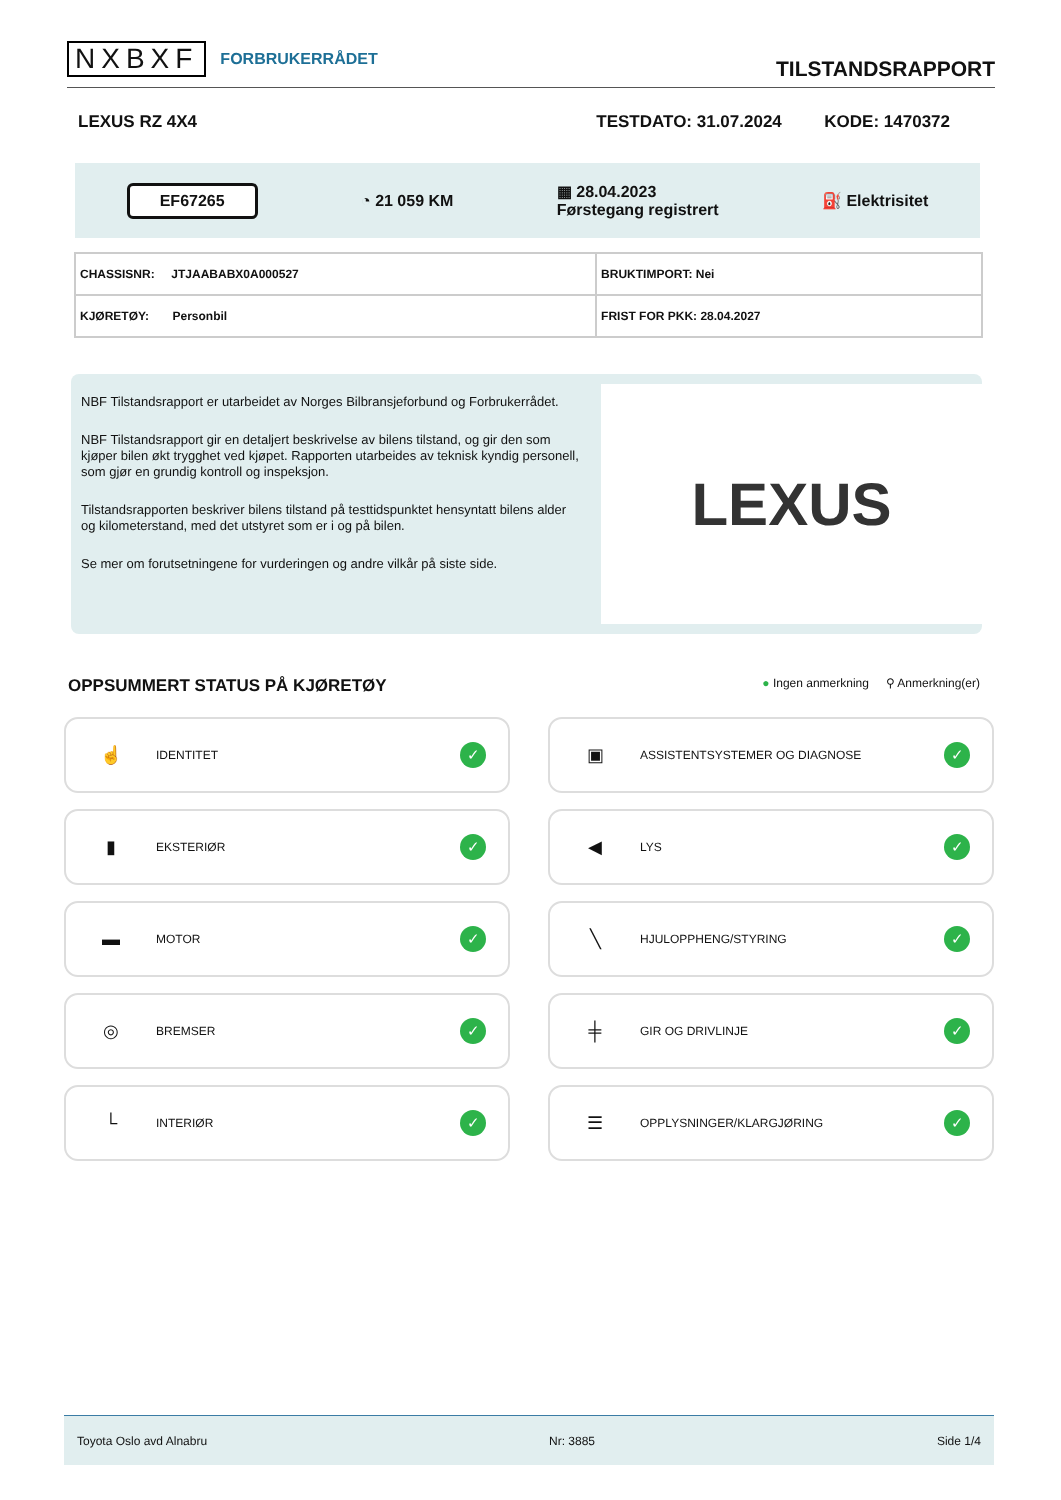NXBXF FORBRUKERRÅDET
TILSTANDSRAPPORT
LEXUS RZ 4X4 TESTDATO: 31.07.2024 KODE: 1470372
EF67265 ◔ 21 059 KM ▦ 28.04.2023
Førstegang registrert ⛽ Elektrisitet
| CHASSISNR: JTJAABABX0A000527 | BRUKTIMPORT: Nei |
| KJØRETØY: Personbil | FRIST FOR PKK: 28.04.2027 |
NBF Tilstandsrapport er utarbeidet av Norges Bilbransjeforbund og Forbrukerrådet.
NBF Tilstandsrapport gir en detaljert beskrivelse av bilens tilstand, og gir den som kjøper bilen økt trygghet ved kjøpet. Rapporten utarbeides av teknisk kyndig personell, som gjør en grundig kontroll og inspeksjon.
Tilstandsrapporten beskriver bilens tilstand på testtidspunktet hensyntatt bilens alder og kilometerstand, med det utstyret som er i og på bilen.
Se mer om forutsetningene for vurderingen og andre vilkår på siste side.
LEXUS
OPPSUMMERT STATUS PÅ KJØRETØY ● Ingen anmerkning ⚲ Anmerkning(er)
☝ IDENTITET ✓
▣ ASSISTENTSYSTEMER OG DIAGNOSE ✓
▮ EKSTERIØR ✓
◀ LYS ✓
▬ MOTOR ✓
╲ HJULOPPHENG/STYRING ✓
◎ BREMSER ✓
╪ GIR OG DRIVLINJE ✓
└ INTERIØR ✓
☰ OPPLYSNINGER/KLARGJØRING ✓
Toyota Oslo avd Alnabru Nr: 3885 Side 1/4